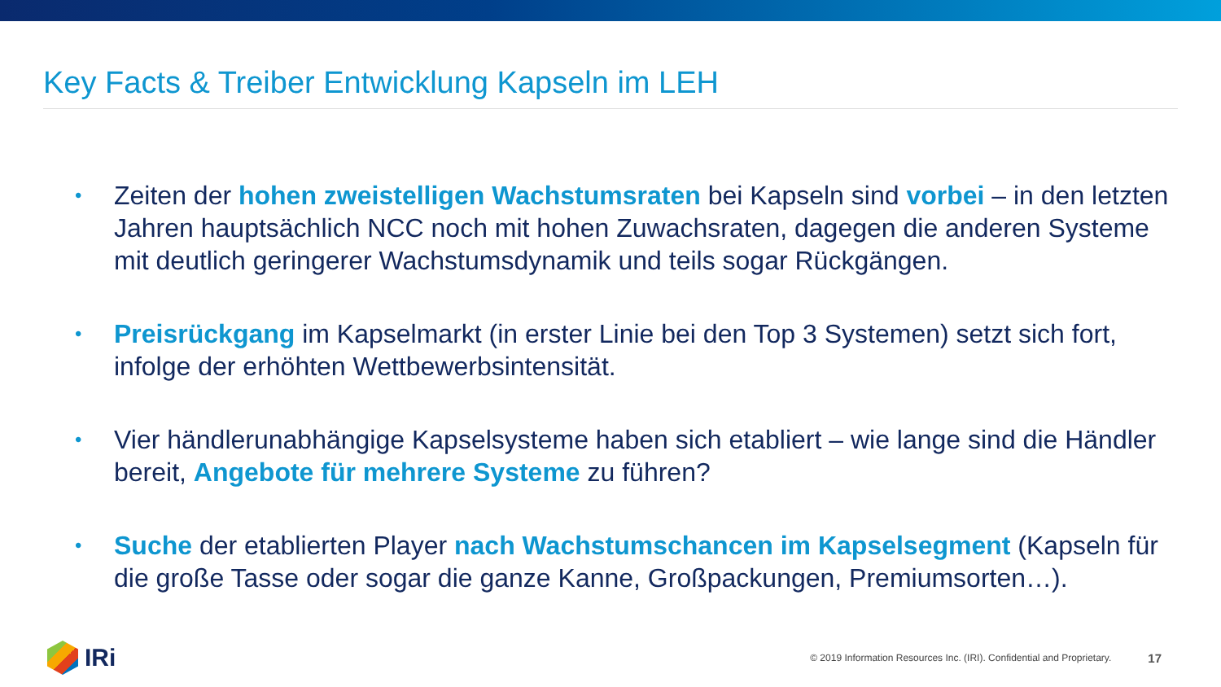Key Facts & Treiber Entwicklung Kapseln im LEH
• Zeiten der hohen zweistelligen Wachstumsraten bei Kapseln sind vorbei – in den letzten Jahren hauptsächlich NCC noch mit hohen Zuwachsraten, dagegen die anderen Systeme mit deutlich geringerer Wachstumsdynamik und teils sogar Rückgängen.
• Preisrückgang im Kapselmarkt (in erster Linie bei den Top 3 Systemen) setzt sich fort, infolge der erhöhten Wettbewerbsintensität.
• Vier händlerunabhängige Kapselsysteme haben sich etabliert – wie lange sind die Händler bereit, Angebote für mehrere Systeme zu führen?
• Suche der etablierten Player nach Wachstumschancen im Kapselsegment (Kapseln für die große Tasse oder sogar die ganze Kanne, Großpackungen, Premiumsorten…).
IRi
© 2019 Information Resources Inc. (IRI). Confidential and Proprietary.
17